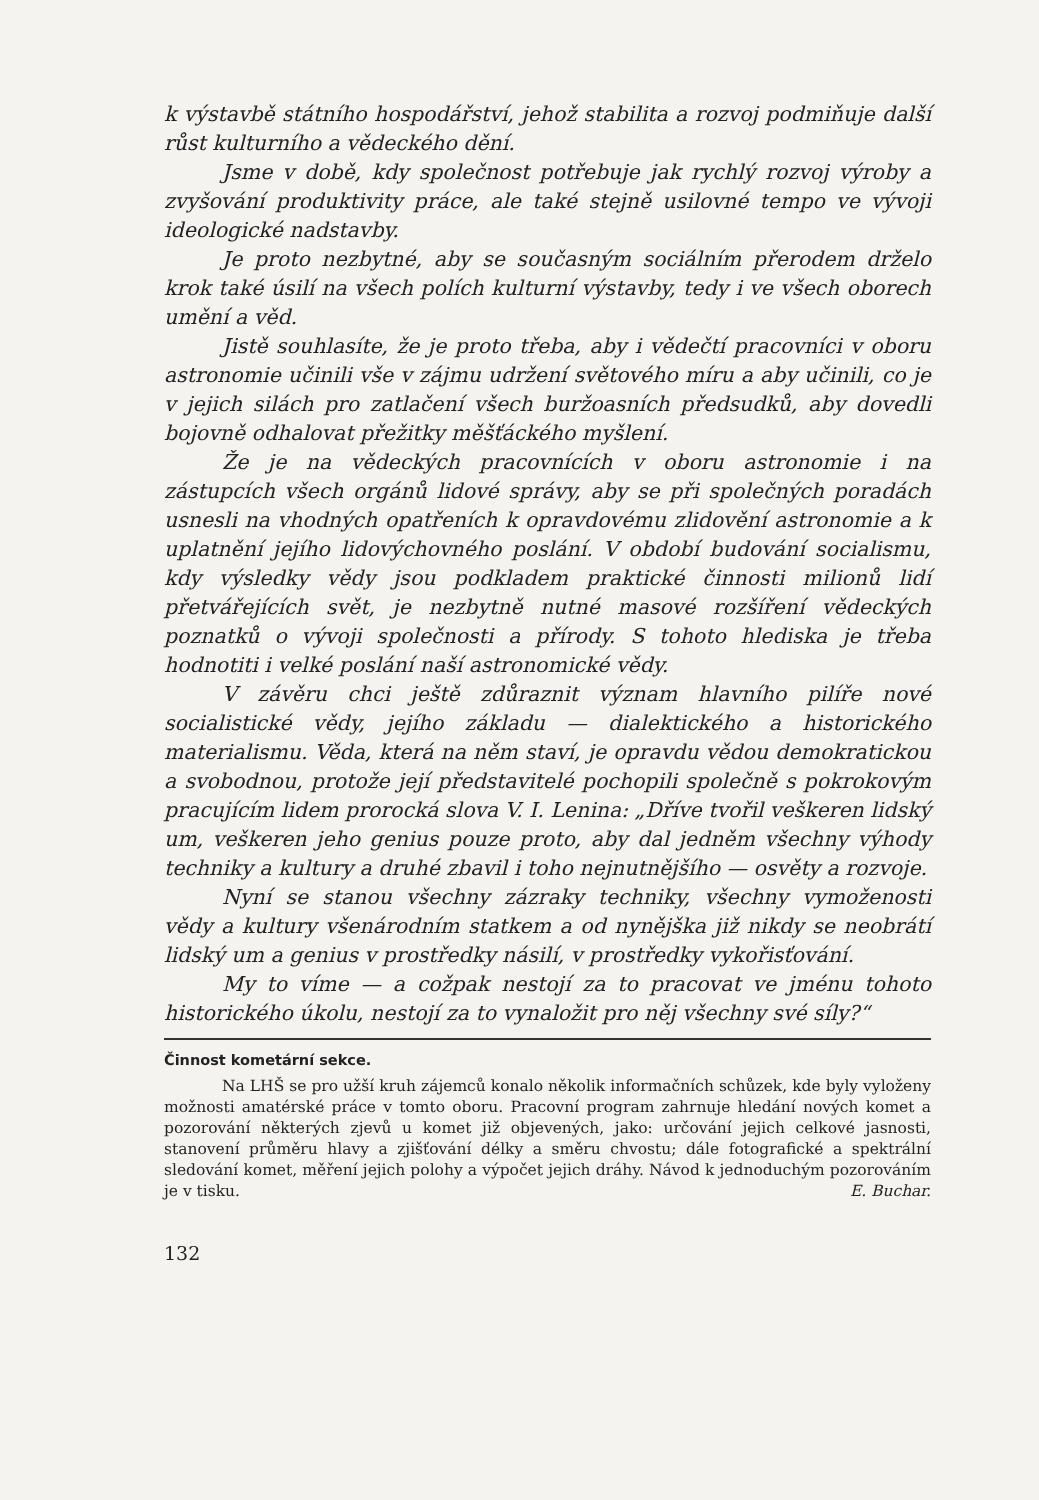k výstavbě státního hospodářství, jehož stabilita a rozvoj podmiňuje další růst kulturního a vědeckého dění.
Jsme v době, kdy společnost potřebuje jak rychlý rozvoj výroby a zvyšování produktivity práce, ale také stejně usilovné tempo ve vývoji ideologické nadstavby.
Je proto nezbytné, aby se současným sociálním přerodem drželo krok také úsilí na všech polích kulturní výstavby, tedy i ve všech oborech umění a věd.
Jistě souhlasíte, že je proto třeba, aby i vědečtí pracovníci v oboru astronomie učinili vše v zájmu udržení světového míru a aby učinili, co je v jejich silách pro zatlačení všech buržoasních předsudků, aby dovedli bojovně odhalovat přežitky měšťáckého myšlení.
Že je na vědeckých pracovnících v oboru astronomie i na zástupcích všech orgánů lidové správy, aby se při společných poradách usnesli na vhodných opatřeních k opravdovému zlidovění astronomie a k uplatnění jejího lidovýchovného poslání. V období budování socialismu, kdy výsledky vědy jsou podkladem praktické činnosti milionů lidí přetvářejících svět, je nezbytně nutné masové rozšíření vědeckých poznatků o vývoji společnosti a přírody. S tohoto hlediska je třeba hodnotiti i velké poslání naší astronomické vědy.
V závěru chci ještě zdůraznit význam hlavního pilíře nové socialistické vědy, jejího základu — dialektického a historického materialismu. Věda, která na něm staví, je opravdu vědou demokratickou a svobodnou, protože její představitelé pochopili společně s pokrokovým pracujícím lidem prorocká slova V. I. Lenina: „Dříve tvořil veškeren lidský um, veškeren jeho genius pouze proto, aby dal jedněm všechny výhody techniky a kultury a druhé zbavil i toho nejnutnějšího — osvěty a rozvoje.
Nyní se stanou všechny zázraky techniky, všechny vymoženosti vědy a kultury všenárodním statkem a od nynějška již nikdy se neobrátí lidský um a genius v prostředky násilí, v prostředky vykořisťování.
My to víme — a cožpak nestojí za to pracovat ve jménu tohoto historického úkolu, nestojí za to vynaložit pro něj všechny své síly?“
Činnost kometární sekce.
Na LHŠ se pro užší kruh zájemců konalo několik informačních schůzek, kde byly vyloženy možnosti amatérské práce v tomto oboru. Pracovní program zahrnuje hledání nových komet a pozorování některých zjevů u komet již objevených, jako: určování jejich celkové jasnosti, stanovení průměru hlavy a zjišťování délky a směru chvostu; dále fotografické a spektrální sledování komet, měření jejich polohy a výpočet jejich dráhy. Návod k jednoduchým pozorováním je v tisku. E. Buchar.
132